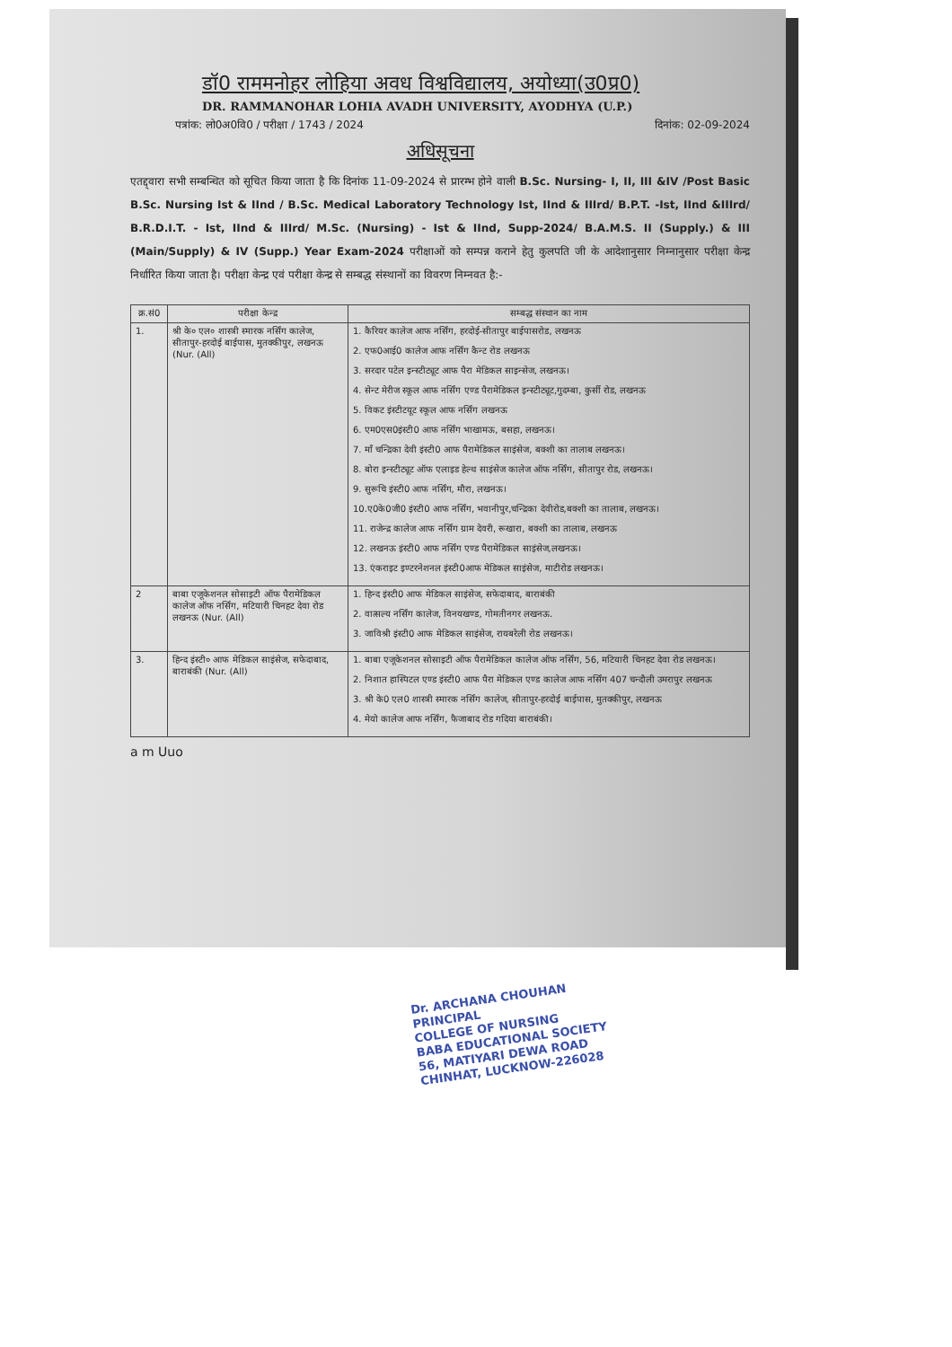डॉ0 राममनोहर लोहिया अवध विश्वविद्यालय, अयोध्या(उ0प्र0)
DR. RAMMANOHAR LOHIA AVADH UNIVERSITY, AYODHYA (U.P.)
पत्रांक: लो0अ0वि0 / परीक्षा / 1743 / 2024 दिनांक: 02-09-2024
अधिसूचना
एतद्द्वारा सभी सम्बन्धित को सूचित किया जाता है कि दिनांक 11-09-2024 से प्रारम्भ होने वाली B.Sc. Nursing- I, II, III &IV /Post Basic B.Sc. Nursing Ist & IInd / B.Sc. Medical Laboratory Technology Ist, IInd & IIIrd/ B.P.T. -Ist, IInd &IIIrd/ B.R.D.I.T. - Ist, IInd & IIIrd/ M.Sc. (Nursing) - Ist & IInd, Supp-2024/ B.A.M.S. II (Supply.) & III (Main/Supply) & IV (Supp.) Year Exam-2024 परीक्षाओं को सम्पन्न कराने हेतु कुलपति जी के आदेशानुसार निम्नानुसार परीक्षा केन्द्र निर्धारित किया जाता है। परीक्षा केन्द्र एवं परीक्षा केन्द्र से सम्बद्ध संस्थानों का विवरण निम्नवत है:-
| क्र.सं0 | परीक्षा केन्द्र | सम्बद्ध संस्थान का नाम |
| --- | --- | --- |
| 1. | श्री के० एल० शास्त्री स्मारक नर्सिंग कालेज, सीतापुर-हरदोई बाईपास, मुतक्कीपुर, लखनऊ (Nur. (All) | 1. कैरियर कालेज आफ नर्सिंग, हरदोई-सीतापुर बाईपासरोड, लखनऊ 2. एफ0आई0 कालेज आफ नर्सिंग कैन्ट रोड लखनऊ 3. सरदार पटेल इन्स्टीट्यूट आफ पैरा मेडिकल साइन्सेज, लखनऊ। 4. सेन्ट मेरीज स्कूल आफ नर्सिंग एण्ड पैरामेडिकल इन्स्टीट्यूट,गुदम्बा, कुर्सी रोड, लखनऊ 5. विकट इंस्टीटयूट स्कूल आफ नर्सिंग लखनऊ 6. एम0एस0इंस्टी0 आफ नर्सिंग भाखामऊ, बसहा, लखनऊ। 7. माँ चन्द्रिका देवी इंस्टी0 आफ पैरामेडिकल साइंसेज, बक्शी का तालाब लखनऊ। 8. बोरा इन्स्टीट्यूट ऑफ एलाइड हेल्थ साइंसेज कालेज ऑफ नर्सिंग, सीतापुर रोड, लखनऊ। 9. सुरूचि इंस्टी0 आफ नर्सिंग, मौरा, लखनऊ। 10.ए0के0जी0 इंस्टी0 आफ नर्सिंग, भवानीपुर,चन्द्रिका देवीरोड,बक्शी का तालाब, लखनऊ। 11. राजेन्द्र कालेज आफ नर्सिंग ग्राम देवरी, रूखारा, बक्शी का तालाब, लखनऊ 12. लखनऊ इंस्टी0 आफ नर्सिंग एण्ड पैरामेडिकल साइंसेज,लखनऊ। 13. एंकराइट इण्टरनेशनल इंस्टी0आफ मेडिकल साइंसेज, माटीरोड लखनऊ। |
| 2 | बाबा एजूकेशनल सोसाइटी ऑफ पैरामेडिकल कालेज ऑफ नर्सिंग, मटियारी चिनहट देवा रोड लखनऊ (Nur. (All) | 1. हिन्द इंस्टी0 आफ मेडिकल साइंसेज, सफेदाबाद, बाराबंकी 2. वात्सल्य नर्सिंग कालेज, विनयखण्ड, गोमतीनगर लखनऊ. 3. जाविश्री इंस्टी0 आफ मेडिकल साइंसेज, रायबरेली रोड लखनऊ। |
| 3. | हिन्द इंस्टी० आफ मेडिकल साइंसेज, सफेदाबाद, बाराबंकी (Nur. (All) | 1. बाबा एजूकेशनल सोसाइटी ऑफ पैरामेडिकल कालेज ऑफ नर्सिंग, 56, मटियारी चिनहट देवा रोड लखनऊ। 2. निशात हास्पिटल एण्ड इंस्टी0 आफ पैरा मेडिकल एण्ड कालेज आफ नर्सिंग 407 चन्दौली उमरापुर लखनऊ 3. श्री के0 एल0 शास्त्री स्मारक नर्सिंग कालेज, सीतापुर-हरदोई बाईपास, मुतक्कीपुर, लखनऊ 4. मेयो कालेज आफ नर्सिंग, फैजाबाद रोड गदिया बाराबंकी। |
a m Uuo
Dr. ARCHANA CHOUHAN
PRINCIPAL
COLLEGE OF NURSING
BABA EDUCATIONAL SOCIETY
56, MATIYARI DEWA ROAD
CHINHAT, LUCKNOW-226028